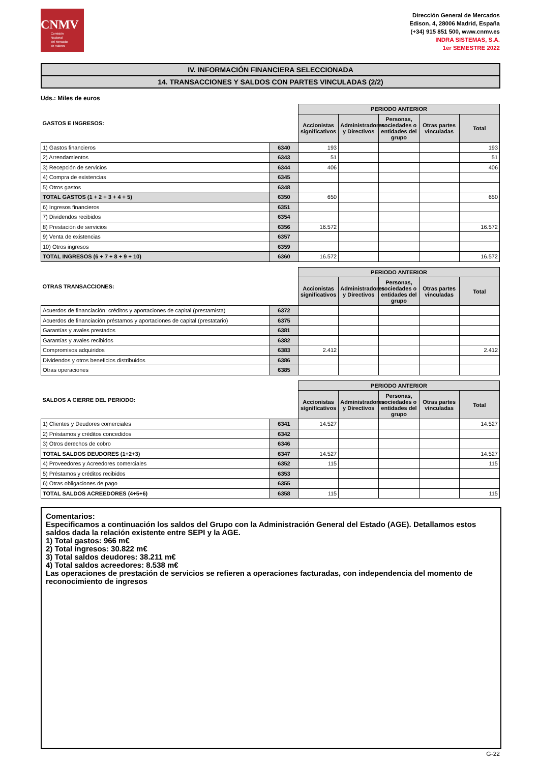CNMV
Comisión
Nacional
del Mercado
de Valores
Dirección General de Mercados
Edison, 4, 28006 Madrid, España
(+34) 915 851 500, www.cnmv.es
INDRA SISTEMAS, S.A.
1er SEMESTRE 2022
IV. INFORMACIÓN FINANCIERA SELECCIONADA
14. TRANSACCIONES Y SALDOS CON PARTES VINCULADAS (2/2)
Uds.: Miles de euros
| GASTOS E INGRESOS: | | PERIODO ANTERIOR | | | | |
| --- | --- | --- | --- | --- | --- | --- |
| | | Accionistas significativos | Administradores y Directivos | Personas, sociedades o entidades del grupo | Otras partes vinculadas | Total |
| 1) Gastos financieros | 6340 | 193 | | | | 193 |
| 2) Arrendamientos | 6343 | 51 | | | | 51 |
| 3) Recepción de servicios | 6344 | 406 | | | | 406 |
| 4) Compra de existencias | 6345 | | | | | |
| 5) Otros gastos | 6348 | | | | | |
| TOTAL GASTOS (1 + 2 + 3 + 4 + 5) | 6350 | 650 | | | | 650 |
| 6) Ingresos financieros | 6351 | | | | | |
| 7) Dividendos recibidos | 6354 | | | | | |
| 8) Prestación de servicios | 6356 | 16.572 | | | | 16.572 |
| 9) Venta de existencias | 6357 | | | | | |
| 10) Otros ingresos | 6359 | | | | | |
| TOTAL INGRESOS (6 + 7 + 8 + 9 + 10) | 6360 | 16.572 | | | | 16.572 |
| OTRAS TRANSACCIONES: | | PERIODO ANTERIOR | | | | |
| --- | --- | --- | --- | --- | --- | --- |
| | | Accionistas significativos | Administradores y Directivos | Personas, sociedades o entidades del grupo | Otras partes vinculadas | Total |
| Acuerdos de financiación: créditos y aportaciones de capital (prestamista) | 6372 | | | | | |
| Acuerdos de financiación préstamos y aportaciones de capital (prestatario) | 6375 | | | | | |
| Garantías y avales prestados | 6381 | | | | | |
| Garantías y avales recibidos | 6382 | | | | | |
| Compromisos adquiridos | 6383 | 2.412 | | | | 2.412 |
| Dividendos y otros beneficios distribuidos | 6386 | | | | | |
| Otras operaciones | 6385 | | | | | |
| SALDOS A CIERRE DEL PERIODO: | | PERIODO ANTERIOR | | | | |
| --- | --- | --- | --- | --- | --- | --- |
| | | Accionistas significativos | Administradores y Directivos | Personas, sociedades o entidades del grupo | Otras partes vinculadas | Total |
| 1) Clientes y Deudores comerciales | 6341 | 14.527 | | | | 14.527 |
| 2) Préstamos y créditos concedidos | 6342 | | | | | |
| 3) Otros derechos de cobro | 6346 | | | | | |
| TOTAL SALDOS DEUDORES (1+2+3) | 6347 | 14.527 | | | | 14.527 |
| 4) Proveedores y Acreedores comerciales | 6352 | 115 | | | | 115 |
| 5) Préstamos y créditos recibidos | 6353 | | | | | |
| 6) Otras obligaciones de pago | 6355 | | | | | |
| TOTAL SALDOS ACREEDORES (4+5+6) | 6358 | 115 | | | | 115 |
Comentarios:
Especificamos a continuación los saldos del Grupo con la Administración General del Estado (AGE). Detallamos estos saldos dada la relación existente entre SEPI y la AGE.
1) Total gastos: 966 m€
2) Total ingresos: 30.822 m€
3) Total saldos deudores: 38.211 m€
4) Total saldos acreedores: 8.538 m€
Las operaciones de prestación de servicios se refieren a operaciones facturadas, con independencia del momento de reconocimiento de ingresos
G-22